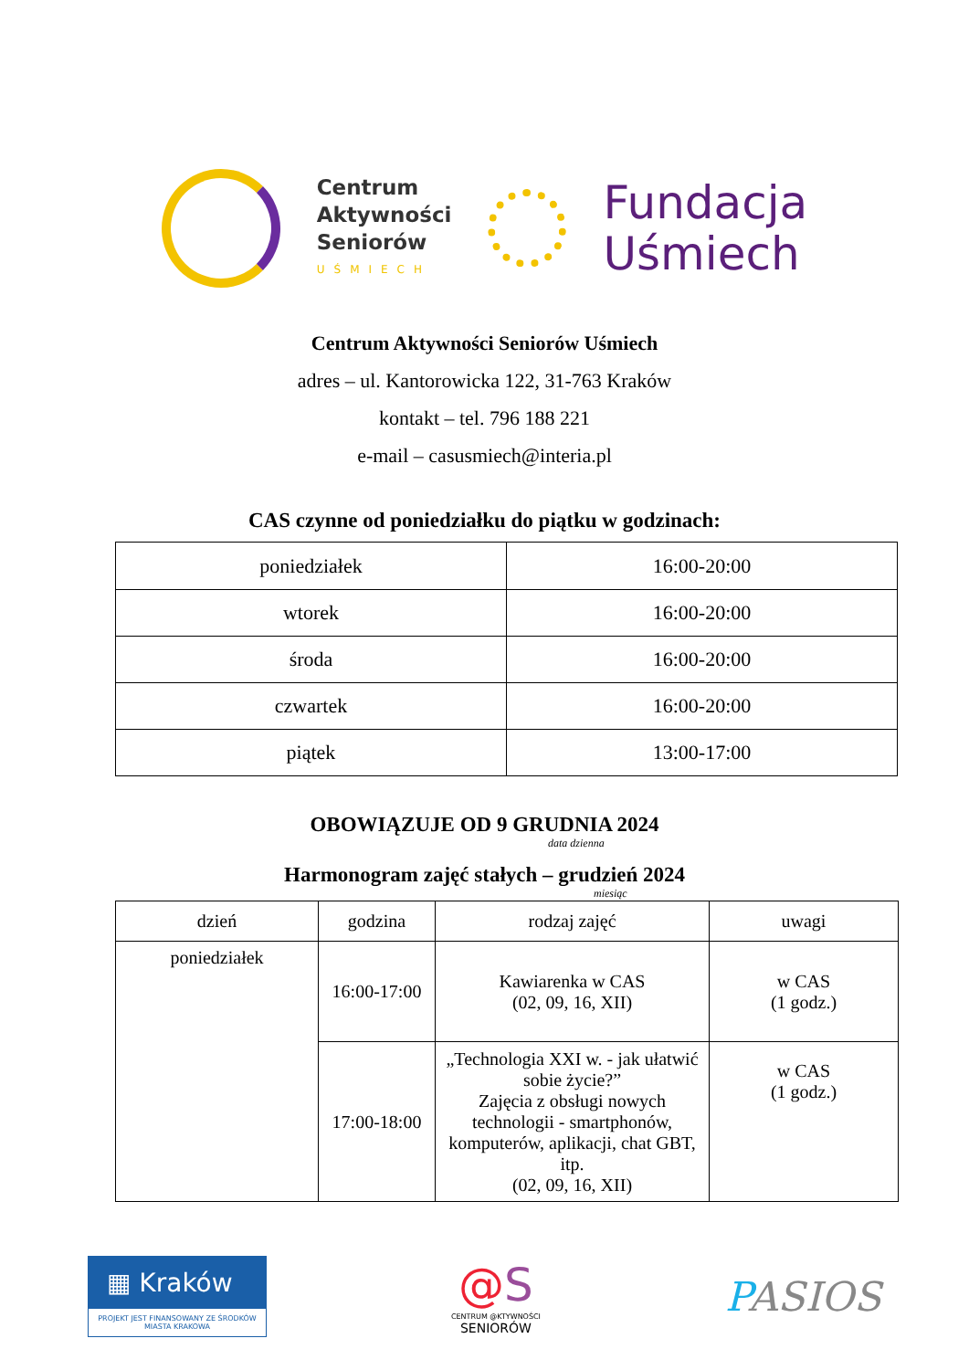Centrum
Aktywności
Seniorów
UŚMIECH
Fundacja
Uśmiech
Centrum Aktywności Seniorów Uśmiech
adres – ul. Kantorowicka 122, 31-763 Kraków
kontakt – tel. 796 188 221
e-mail – casusmiech@interia.pl
CAS czynne od poniedziałku do piątku w godzinach:
| poniedziałek | 16:00-20:00 |
| wtorek | 16:00-20:00 |
| środa | 16:00-20:00 |
| czwartek | 16:00-20:00 |
| piątek | 13:00-17:00 |
OBOWIĄZUJE OD 9 GRUDNIA 2024
data dzienna
Harmonogram zajęć stałych – grudzień 2024
miesiąc
| dzień | godzina | rodzaj zajęć | uwagi |
| --- | --- | --- | --- |
| poniedziałek | 16:00-17:00 | Kawiarenka w CAS (02, 09, 16, XII) | w CAS (1 godz.) |
| | 17:00-18:00 | „Technologia XXI w. - jak ułatwić sobie życie?” Zajęcia z obsługi nowych technologii - smartphonów, komputerów, aplikacji, chat GBT, itp. (02, 09, 16, XII) | w CAS (1 godz.) |
▦ Kraków
PROJEKT JEST FINANSOWANY ZE ŚRODKÓW MIASTA KRAKOWA
@S
CENTRUM @KTYWNOŚCI
SENIORÓW
PASIOS